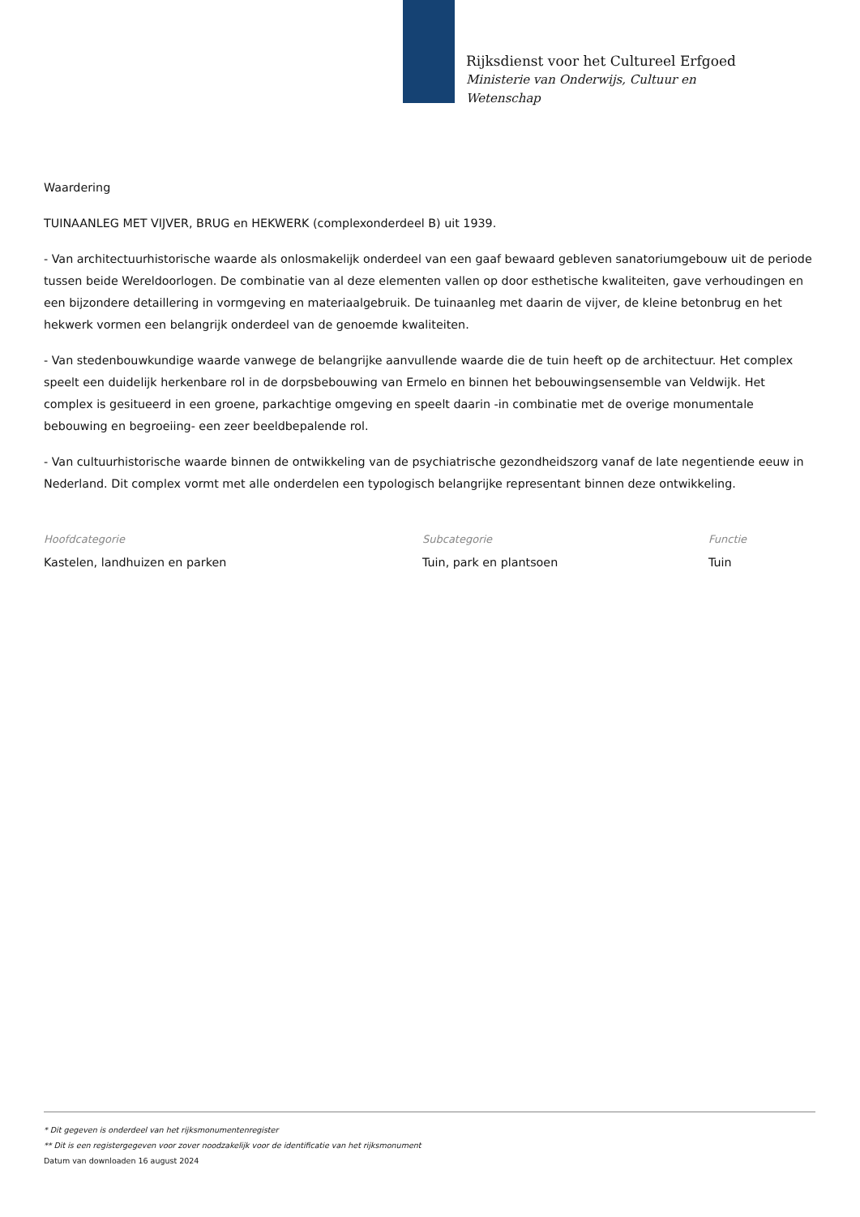Rijksdienst voor het Cultureel Erfgoed
Ministerie van Onderwijs, Cultuur en
Wetenschap
Waardering
TUINAANLEG MET VIJVER, BRUG en HEKWERK (complexonderdeel B) uit 1939.
- Van architectuurhistorische waarde als onlosmakelijk onderdeel van een gaaf bewaard gebleven sanatoriumgebouw uit de periode tussen beide Wereldoorlogen. De combinatie van al deze elementen vallen op door esthetische kwaliteiten, gave verhoudingen en een bijzondere detaillering in vormgeving en materiaalgebruik. De tuinaanleg met daarin de vijver, de kleine betonbrug en het hekwerk vormen een belangrijk onderdeel van de genoemde kwaliteiten.
- Van stedenbouwkundige waarde vanwege de belangrijke aanvullende waarde die de tuin heeft op de architectuur. Het complex speelt een duidelijk herkenbare rol in de dorpsbebouwing van Ermelo en binnen het bebouwingsensemble van Veldwijk. Het complex is gesitueerd in een groene, parkachtige omgeving en speelt daarin -in combinatie met de overige monumentale bebouwing en begroeiing- een zeer beeldbepalende rol.
- Van cultuurhistorische waarde binnen de ontwikkeling van de psychiatrische gezondheidszorg vanaf de late negentiende eeuw in Nederland. Dit complex vormt met alle onderdelen een typologisch belangrijke representant binnen deze ontwikkeling.
Hoofdcategorie
Kastelen, landhuizen en parken
Subcategorie
Tuin, park en plantsoen
Functie
Tuin
* Dit gegeven is onderdeel van het rijksmonumentenregister
** Dit is een registergegeven voor zover noodzakelijk voor de identificatie van het rijksmonument
Datum van downloaden 16 august 2024